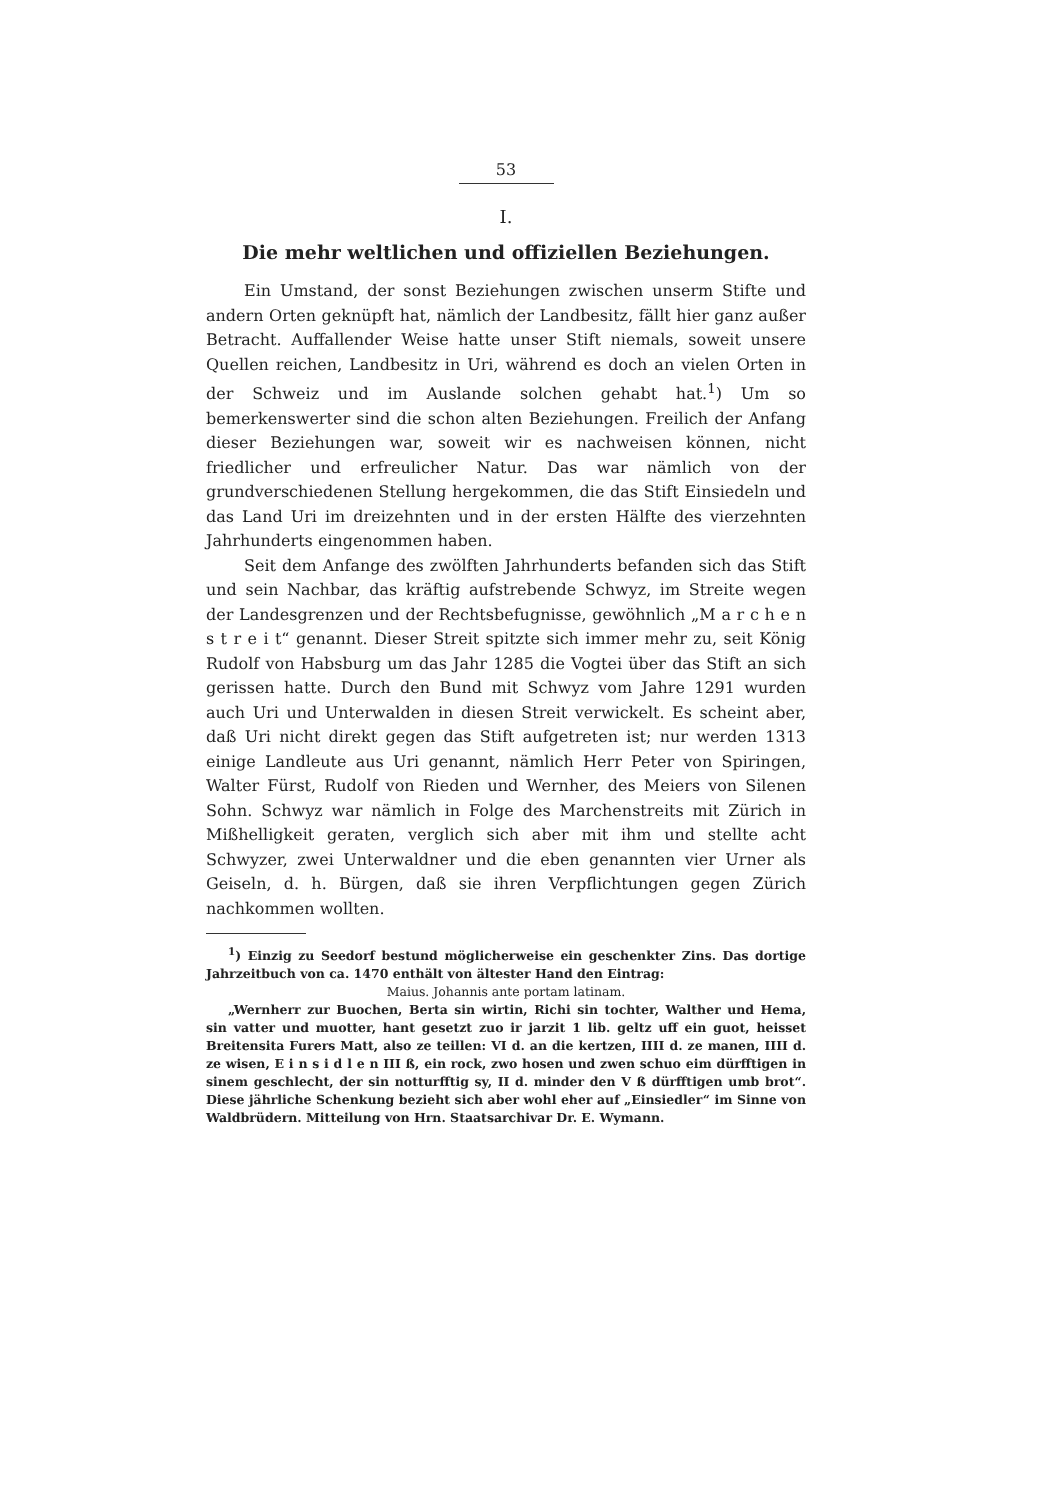53
I.
Die mehr weltlichen und offiziellen Beziehungen.
Ein Umstand, der sonst Beziehungen zwischen unserm Stifte und andern Orten geknüpft hat, nämlich der Landbesitz, fällt hier ganz außer Betracht. Auffallender Weise hatte unser Stift niemals, soweit unsere Quellen reichen, Landbesitz in Uri, während es doch an vielen Orten in der Schweiz und im Auslande solchen gehabt hat.<sup>1</sup>) Um so bemerkenswerter sind die schon alten Beziehungen. Freilich der Anfang dieser Beziehungen war, soweit wir es nachweisen können, nicht friedlicher und erfreulicher Natur. Das war nämlich von der grundverschiedenen Stellung hergekommen, die das Stift Einsiedeln und das Land Uri im dreizehnten und in der ersten Hälfte des vierzehnten Jahrhunderts eingenommen haben.
Seit dem Anfange des zwölften Jahrhunderts befanden sich das Stift und sein Nachbar, das kräftig aufstrebende Schwyz, im Streite wegen der Landesgrenzen und der Rechtsbefugnisse, gewöhnlich „M a r c h e n s t r e i t“ genannt. Dieser Streit spitzte sich immer mehr zu, seit König Rudolf von Habsburg um das Jahr 1285 die Vogtei über das Stift an sich gerissen hatte. Durch den Bund mit Schwyz vom Jahre 1291 wurden auch Uri und Unterwalden in diesen Streit verwickelt. Es scheint aber, daß Uri nicht direkt gegen das Stift aufgetreten ist; nur werden 1313 einige Landleute aus Uri genannt, nämlich Herr Peter von Spiringen, Walter Fürst, Rudolf von Rieden und Wernher, des Meiers von Silenen Sohn. Schwyz war nämlich in Folge des Marchenstreits mit Zürich in Mißhelligkeit geraten, verglich sich aber mit ihm und stellte acht Schwyzer, zwei Unterwaldner und die eben genannten vier Urner als Geiseln, d. h. Bürgen, daß sie ihren Verpflichtungen gegen Zürich nachkommen wollten.
<sup>1</sup>) Einzig zu Seedorf bestund möglicherweise ein geschenkter Zins. Das dortige Jahrzeitbuch von ca. 1470 enthält von ältester Hand den Eintrag:
Maius. Johannis ante portam latinam.
„Wernherr zur Buochen, Berta sin wirtin, Richi sin tochter, Walther und Hema, sin vatter und muotter, hant gesetzt zuo ir jarzit 1 lib. geltz uff ein guot, heisset Breitensita Furers Matt, also ze teillen: VI d. an die kertzen, IIII d. ze manen, IIII d. ze wisen, E i n s i d l e n III ß, ein rock, zwo hosen und zwen schuo eim dürfftigen in sinem geschlecht, der sin notturfftig sy, II d. minder den V ß dürfftigen umb brot“. Diese jährliche Schenkung bezieht sich aber wohl eher auf „Einsiedler“ im Sinne von Waldbrüdern. Mitteilung von Hrn. Staatsarchivar Dr. E. Wymann.